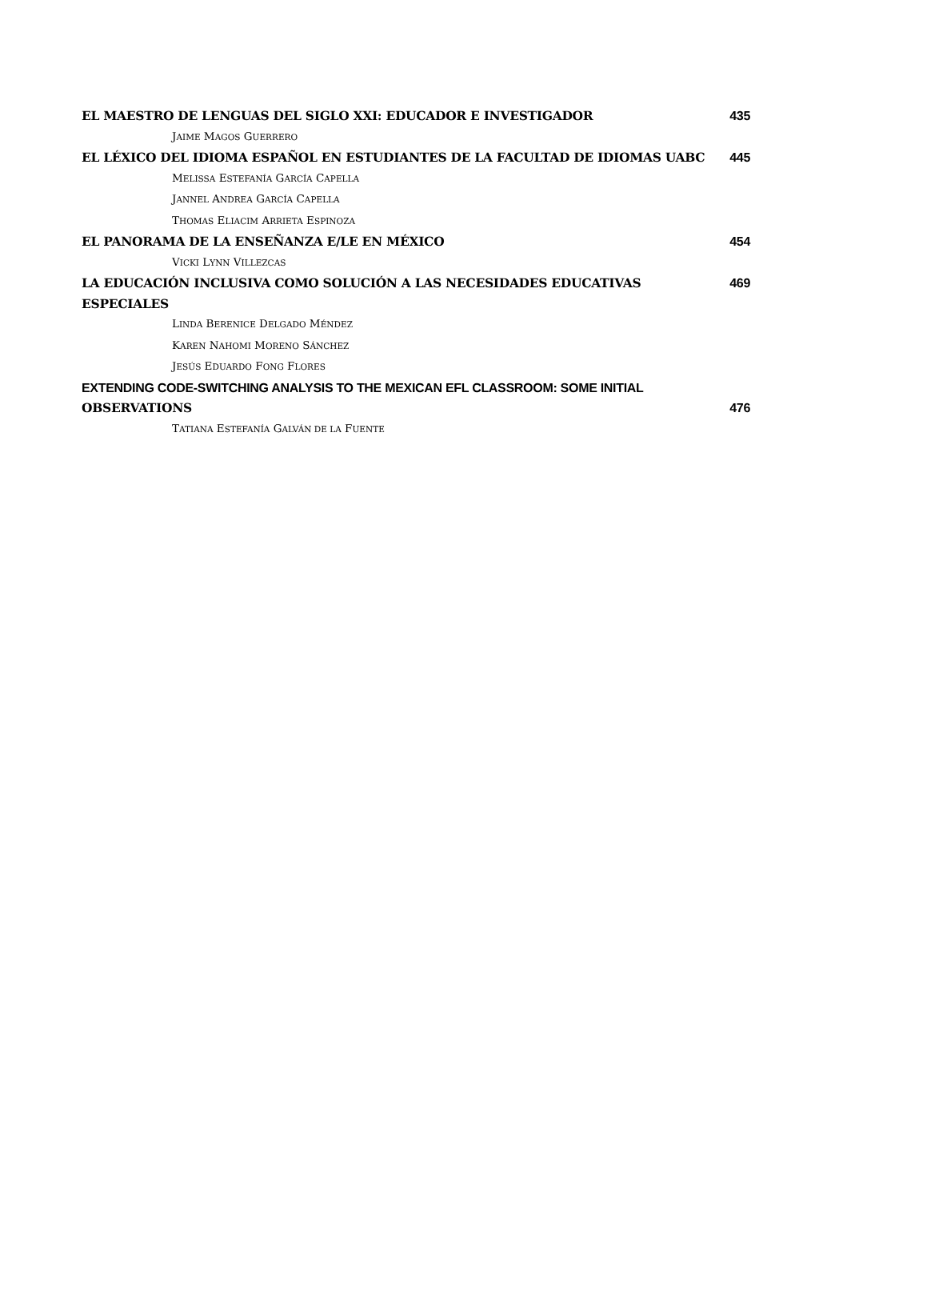EL MAESTRO DE LENGUAS DEL SIGLO XXI: EDUCADOR E INVESTIGADOR 435
JAIME MAGOS GUERRERO
EL LÉXICO DEL IDIOMA ESPAÑOL EN ESTUDIANTES DE LA FACULTAD DE IDIOMAS UABC 445
MELISSA ESTEFANÍA GARCÍA CAPELLA
JANNEL ANDREA GARCÍA CAPELLA
THOMAS ELIACIM ARRIETA ESPINOZA
EL PANORAMA DE LA ENSEÑANZA E/LE EN MÉXICO 454
VICKI LYNN VILLEZCAS
LA EDUCACIÓN INCLUSIVA COMO SOLUCIÓN A LAS NECESIDADES EDUCATIVAS ESPECIALES 469
LINDA BERENICE DELGADO MÉNDEZ
KAREN NAHOMI MORENO SÁNCHEZ
JESÚS EDUARDO FONG FLORES
EXTENDING CODE-SWITCHING ANALYSIS TO THE MEXICAN EFL CLASSROOM: SOME INITIAL
OBSERVATIONS 476
TATIANA ESTEFANÍA GALVÁN DE LA FUENTE